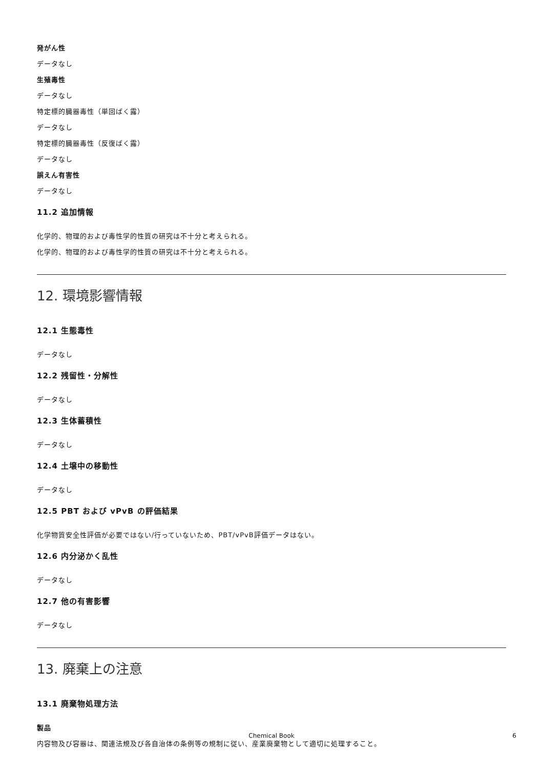発がん性
データなし
生殖毒性
データなし
特定標的臓器毒性（単回ばく露）
データなし
特定標的臓器毒性（反復ばく露）
データなし
誤えん有害性
データなし
11.2 追加情報
化学的、物理的および毒性学的性質の研究は不十分と考えられる。
化学的、物理的および毒性学的性質の研究は不十分と考えられる。
12. 環境影響情報
12.1 生態毒性
データなし
12.2 残留性・分解性
データなし
12.3 生体蓄積性
データなし
12.4 土壌中の移動性
データなし
12.5 PBT および vPvB の評価結果
化学物質安全性評価が必要ではない/行っていないため、PBT/vPvB評価データはない。
12.6 内分泌かく乱性
データなし
12.7 他の有害影響
データなし
13. 廃棄上の注意
13.1 廃棄物処理方法
製品
内容物及び容器は、関連法規及び各自治体の条例等の規制に従い、産業廃棄物として適切に処理すること。
Chemical Book 6